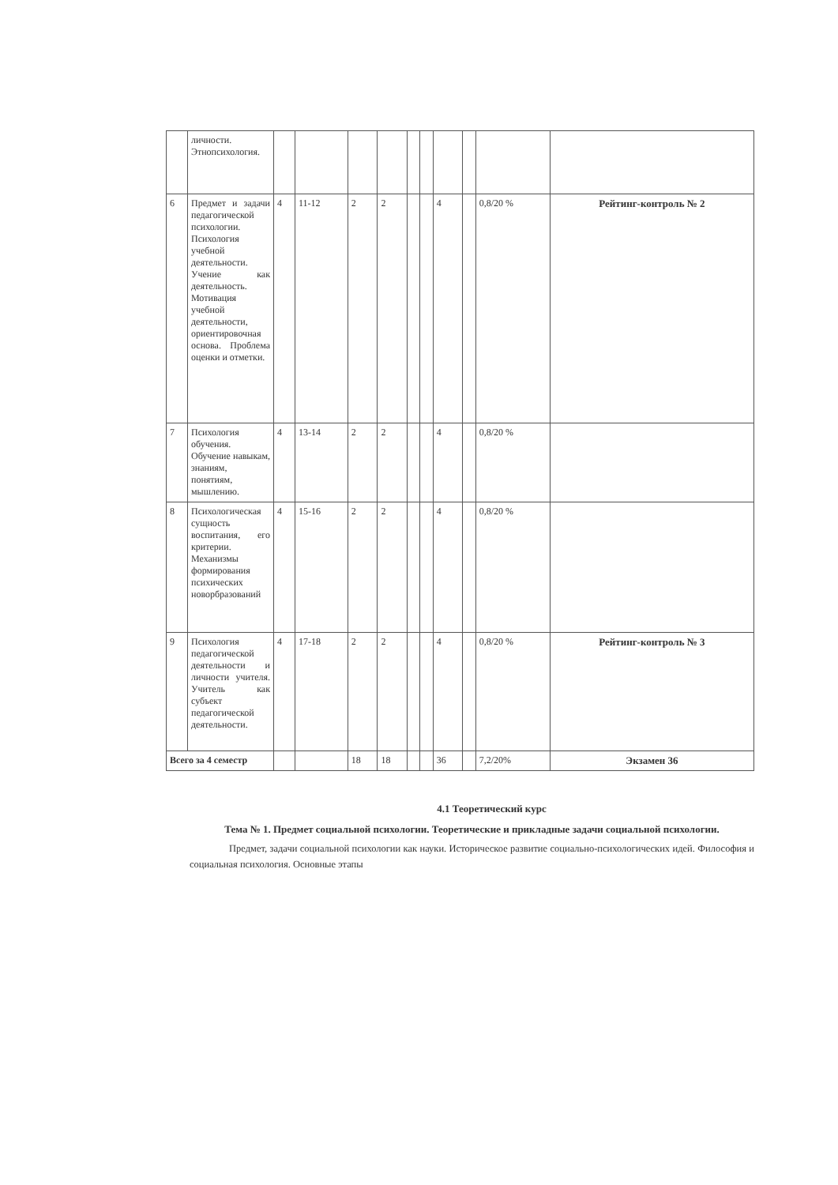| | личности. Этнопсихология. | | | | | | | | | | |
| 6 | Предмет и задачи педагогической психологии. Психология учебной деятельности. Учение как деятельность. Мотивация учебной деятельности, ориентировочная основа. Проблема оценки и отметки. | 4 | 11-12 | 2 | 2 | | | 4 | | 0,8/20 % | Рейтинг-контроль № 2 |
| 7 | Психология обучения. Обучение навыкам, знаниям, понятиям, мышлению. | 4 | 13-14 | 2 | 2 | | | 4 | | 0,8/20 % | |
| 8 | Психологическая сущность воспитания, его критерии. Механизмы формирования психических новорбразований | 4 | 15-16 | 2 | 2 | | | 4 | | 0,8/20 % | |
| 9 | Психология педагогической деятельности и личности учителя. Учитель как субъект педагогической деятельности. | 4 | 17-18 | 2 | 2 | | | 4 | | 0,8/20 % | Рейтинг-контроль № 3 |
| Всего за 4 семестр | | | | 18 | 18 | | | 36 | | 7,2/20% | Экзамен 36 |
4.1 Теоретический курс
Тема № 1. Предмет социальной психологии. Теоретические и прикладные задачи социальной психологии.
Предмет, задачи социальной психологии как науки. Историческое развитие социально-психологических идей. Философия и социальная психология. Основные этапы